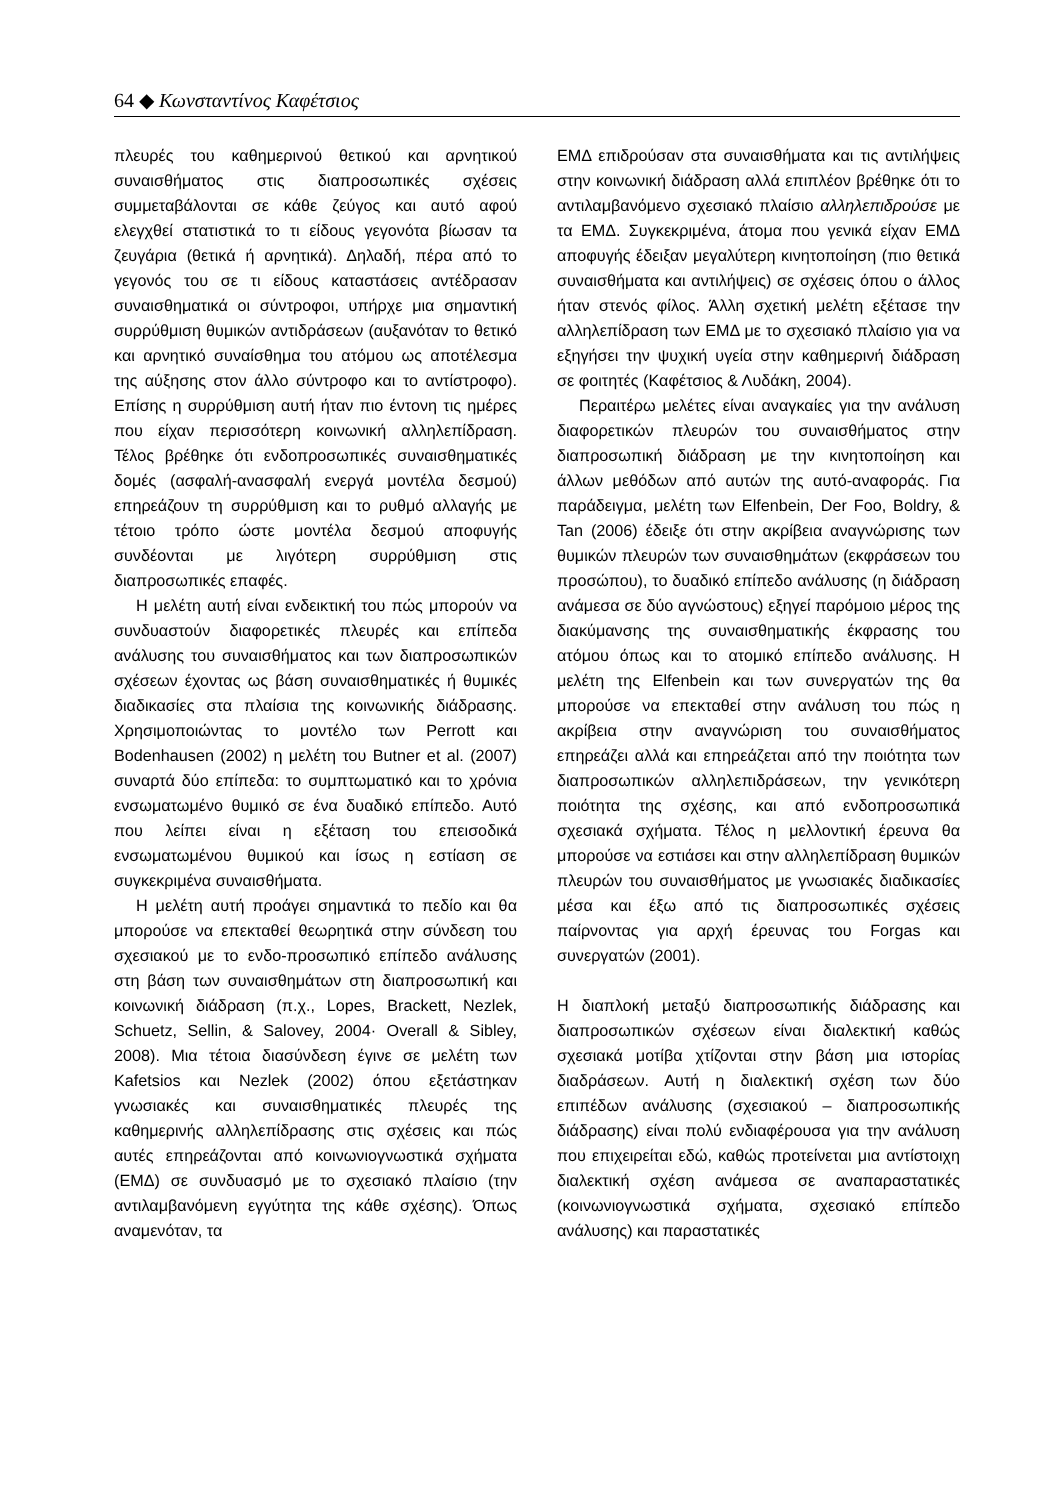64 ◆ Κωνσταντίνος Καφέτσιος
πλευρές του καθημερινού θετικού και αρνητικού συναισθήματος στις διαπροσωπικές σχέσεις συμμεταβάλονται σε κάθε ζεύγος και αυτό αφού ελεγχθεί στατιστικά το τι είδους γεγονότα βίωσαν τα ζευγάρια (θετικά ή αρνητικά). Δηλαδή, πέρα από το γεγονός του σε τι είδους καταστάσεις αντέδρασαν συναισθηματικά οι σύντροφοι, υπήρχε μια σημαντική συρρύθμιση θυμικών αντιδράσεων (αυξανόταν το θετικό και αρνητικό συναίσθημα του ατόμου ως αποτέλεσμα της αύξησης στον άλλο σύντροφο και το αντίστροφο). Επίσης η συρρύθμιση αυτή ήταν πιο έντονη τις ημέρες που είχαν περισσότερη κοινωνική αλληλεπίδραση. Τέλος βρέθηκε ότι ενδοπροσωπικές συναισθηματικές δομές (ασφαλή-ανασφαλή ενεργά μοντέλα δεσμού) επηρεάζουν τη συρρύθμιση και το ρυθμό αλλαγής με τέτοιο τρόπο ώστε μοντέλα δεσμού αποφυγής συνδέονται με λιγότερη συρρύθμιση στις διαπροσωπικές επαφές.
Η μελέτη αυτή είναι ενδεικτική του πώς μπορούν να συνδυαστούν διαφορετικές πλευρές και επίπεδα ανάλυσης του συναισθήματος και των διαπροσωπικών σχέσεων έχοντας ως βάση συναισθηματικές ή θυμικές διαδικασίες στα πλαίσια της κοινωνικής διάδρασης. Χρησιμοποιώντας το μοντέλο των Perrott και Bodenhausen (2002) η μελέτη του Butner et al. (2007) συναρτά δύο επίπεδα: το συμπτωματικό και το χρόνια ενσωματωμένο θυμικό σε ένα δυαδικό επίπεδο. Αυτό που λείπει είναι η εξέταση του επεισοδικά ενσωματωμένου θυμικού και ίσως η εστίαση σε συγκεκριμένα συναισθήματα.
Η μελέτη αυτή προάγει σημαντικά το πεδίο και θα μπορούσε να επεκταθεί θεωρητικά στην σύνδεση του σχεσιακού με το ενδο-προσωπικό επίπεδο ανάλυσης στη βάση των συναισθημάτων στη διαπροσωπική και κοινωνική διάδραση (π.χ., Lopes, Brackett, Nezlek, Schuetz, Sellin, & Salovey, 2004· Overall & Sibley, 2008). Μια τέτοια διασύνδεση έγινε σε μελέτη των Kafetsios και Nezlek (2002) όπου εξετάστηκαν γνωσιακές και συναισθηματικές πλευρές της καθημερινής αλληλεπίδρασης στις σχέσεις και πώς αυτές επηρεάζονται από κοινωνιογνωστικά σχήματα (ΕΜΔ) σε συνδυασμό με το σχεσιακό πλαίσιο (την αντιλαμβανόμενη εγγύτητα της κάθε σχέσης). Όπως αναμενόταν, τα
ΕΜΔ επιδρούσαν στα συναισθήματα και τις αντιλήψεις στην κοινωνική διάδραση αλλά επιπλέον βρέθηκε ότι το αντιλαμβανόμενο σχεσιακό πλαίσιο αλληλεπιδρούσε με τα ΕΜΔ. Συγκεκριμένα, άτομα που γενικά είχαν ΕΜΔ αποφυγής έδειξαν μεγαλύτερη κινητοποίηση (πιο θετικά συναισθήματα και αντιλήψεις) σε σχέσεις όπου ο άλλος ήταν στενός φίλος. Άλλη σχετική μελέτη εξέτασε την αλληλεπίδραση των ΕΜΔ με το σχεσιακό πλαίσιο για να εξηγήσει την ψυχική υγεία στην καθημερινή διάδραση σε φοιτητές (Καφέτσιος & Λυδάκη, 2004).
Περαιτέρω μελέτες είναι αναγκαίες για την ανάλυση διαφορετικών πλευρών του συναισθήματος στην διαπροσωπική διάδραση με την κινητοποίηση και άλλων μεθόδων από αυτών της αυτό-αναφοράς. Για παράδειγμα, μελέτη των Elfenbein, Der Foo, Boldry, & Tan (2006) έδειξε ότι στην ακρίβεια αναγνώρισης των θυμικών πλευρών των συναισθημάτων (εκφράσεων του προσώπου), το δυαδικό επίπεδο ανάλυσης (η διάδραση ανάμεσα σε δύο αγνώστους) εξηγεί παρόμοιο μέρος της διακύμανσης της συναισθηματικής έκφρασης του ατόμου όπως και το ατομικό επίπεδο ανάλυσης. Η μελέτη της Elfenbein και των συνεργατών της θα μπορούσε να επεκταθεί στην ανάλυση του πώς η ακρίβεια στην αναγνώριση του συναισθήματος επηρεάζει αλλά και επηρεάζεται από την ποιότητα των διαπροσωπικών αλληλεπιδράσεων, την γενικότερη ποιότητα της σχέσης, και από ενδοπροσωπικά σχεσιακά σχήματα. Τέλος η μελλοντική έρευνα θα μπορούσε να εστιάσει και στην αλληλεπίδραση θυμικών πλευρών του συναισθήματος με γνωσιακές διαδικασίες μέσα και έξω από τις διαπροσωπικές σχέσεις παίρνοντας για αρχή έρευνας του Forgas και συνεργατών (2001).
Η διαπλοκή μεταξύ διαπροσωπικής διάδρασης και διαπροσωπικών σχέσεων είναι διαλεκτική καθώς σχεσιακά μοτίβα χτίζονται στην βάση μια ιστορίας διαδράσεων. Αυτή η διαλεκτική σχέση των δύο επιπέδων ανάλυσης (σχεσιακού – διαπροσωπικής διάδρασης) είναι πολύ ενδιαφέρουσα για την ανάλυση που επιχειρείται εδώ, καθώς προτείνεται μια αντίστοιχη διαλεκτική σχέση ανάμεσα σε αναπαραστατικές (κοινωνιογνωστικά σχήματα, σχεσιακό επίπεδο ανάλυσης) και παραστατικές